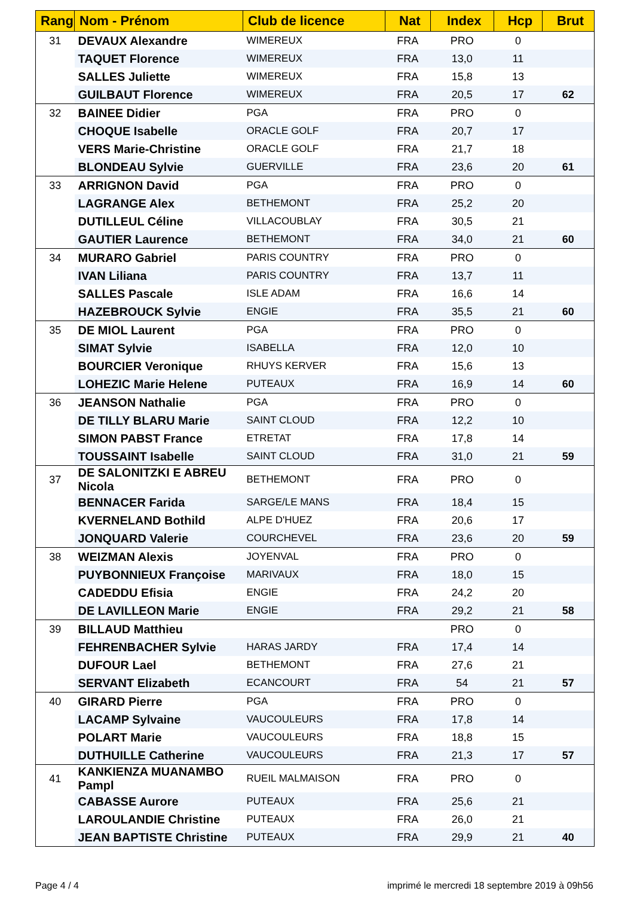| Rang | Nom - Prénom | Club de licence | Nat | Index | Hcp | Brut |
| --- | --- | --- | --- | --- | --- | --- |
| 31 | DEVAUX Alexandre | WIMEREUX | FRA | PRO | 0 | |
| | TAQUET Florence | WIMEREUX | FRA | 13,0 | 11 | |
| | SALLES Juliette | WIMEREUX | FRA | 15,8 | 13 | |
| | GUILBAUT Florence | WIMEREUX | FRA | 20,5 | 17 | 62 |
| 32 | BAINEE Didier | PGA | FRA | PRO | 0 | |
| | CHOQUE Isabelle | ORACLE GOLF | FRA | 20,7 | 17 | |
| | VERS Marie-Christine | ORACLE GOLF | FRA | 21,7 | 18 | |
| | BLONDEAU Sylvie | GUERVILLE | FRA | 23,6 | 20 | 61 |
| 33 | ARRIGNON David | PGA | FRA | PRO | 0 | |
| | LAGRANGE Alex | BETHEMONT | FRA | 25,2 | 20 | |
| | DUTILLEUL Céline | VILLACOUBLAY | FRA | 30,5 | 21 | |
| | GAUTIER Laurence | BETHEMONT | FRA | 34,0 | 21 | 60 |
| 34 | MURARO Gabriel | PARIS COUNTRY | FRA | PRO | 0 | |
| | IVAN Liliana | PARIS COUNTRY | FRA | 13,7 | 11 | |
| | SALLES Pascale | ISLE ADAM | FRA | 16,6 | 14 | |
| | HAZEBROUCK Sylvie | ENGIE | FRA | 35,5 | 21 | 60 |
| 35 | DE MIOL Laurent | PGA | FRA | PRO | 0 | |
| | SIMAT Sylvie | ISABELLA | FRA | 12,0 | 10 | |
| | BOURCIER Veronique | RHUYS KERVER | FRA | 15,6 | 13 | |
| | LOHEZIC Marie Helene | PUTEAUX | FRA | 16,9 | 14 | 60 |
| 36 | JEANSON Nathalie | PGA | FRA | PRO | 0 | |
| | DE TILLY BLARU Marie | SAINT CLOUD | FRA | 12,2 | 10 | |
| | SIMON PABST France | ETRETAT | FRA | 17,8 | 14 | |
| | TOUSSAINT Isabelle | SAINT CLOUD | FRA | 31,0 | 21 | 59 |
| 37 | DE SALONITZKI E ABREU Nicola | BETHEMONT | FRA | PRO | 0 | |
| | BENNACER Farida | SARGE/LE MANS | FRA | 18,4 | 15 | |
| | KVERNELAND Bothild | ALPE D'HUEZ | FRA | 20,6 | 17 | |
| | JONQUARD Valerie | COURCHEVEL | FRA | 23,6 | 20 | 59 |
| 38 | WEIZMAN Alexis | JOYENVAL | FRA | PRO | 0 | |
| | PUYBONNIEUX Françoise | MARIVAUX | FRA | 18,0 | 15 | |
| | CADEDDU Efisia | ENGIE | FRA | 24,2 | 20 | |
| | DE LAVILLEON Marie | ENGIE | FRA | 29,2 | 21 | 58 |
| 39 | BILLAUD Matthieu | | | PRO | 0 | |
| | FEHRENBACHER Sylvie | HARAS JARDY | FRA | 17,4 | 14 | |
| | DUFOUR Lael | BETHEMONT | FRA | 27,6 | 21 | |
| | SERVANT Elizabeth | ECANCOURT | FRA | 54 | 21 | 57 |
| 40 | GIRARD Pierre | PGA | FRA | PRO | 0 | |
| | LACAMP Sylvaine | VAUCOULEURS | FRA | 17,8 | 14 | |
| | POLART Marie | VAUCOULEURS | FRA | 18,8 | 15 | |
| | DUTHUILLE Catherine | VAUCOULEURS | FRA | 21,3 | 17 | 57 |
| 41 | KANKIENZA MUANAMBO Pampl | RUEIL MALMAISON | FRA | PRO | 0 | |
| | CABASSE Aurore | PUTEAUX | FRA | 25,6 | 21 | |
| | LAROULANDIE Christine | PUTEAUX | FRA | 26,0 | 21 | |
| | JEAN BAPTISTE Christine | PUTEAUX | FRA | 29,9 | 21 | 40 |
Page 4 / 4 imprimé le mercredi 18 septembre 2019 à 09h56